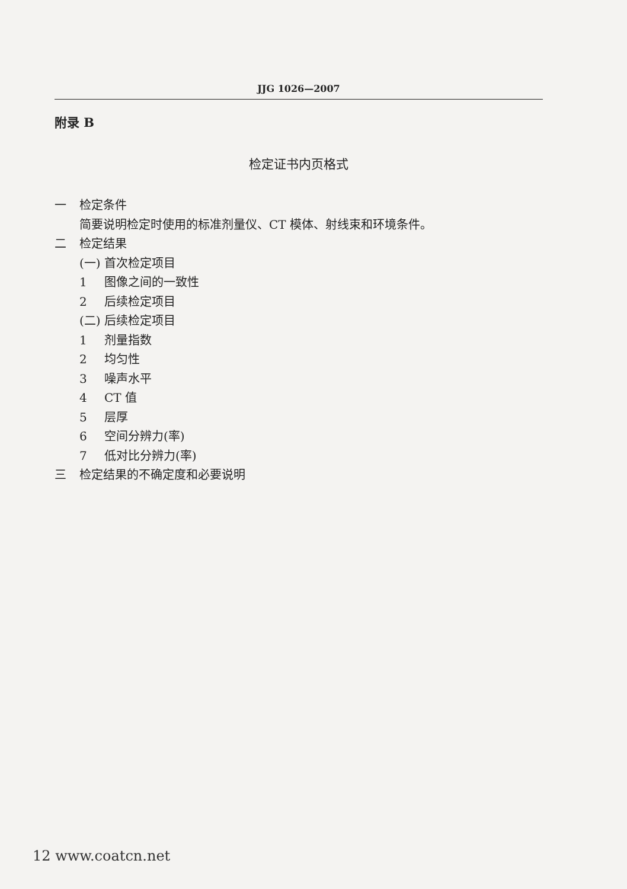JJG 1026—2007
附录 B
检定证书内页格式
一 检定条件
简要说明检定时使用的标准剂量仪、CT 模体、射线束和环境条件。
二 检定结果
(一) 首次检定项目
1 图像之间的一致性
2 后续检定项目
(二) 后续检定项目
1 剂量指数
2 均匀性
3 噪声水平
4 CT 值
5 层厚
6 空间分辨力(率)
7 低对比分辨力(率)
三 检定结果的不确定度和必要说明
12 www.coatcn.net